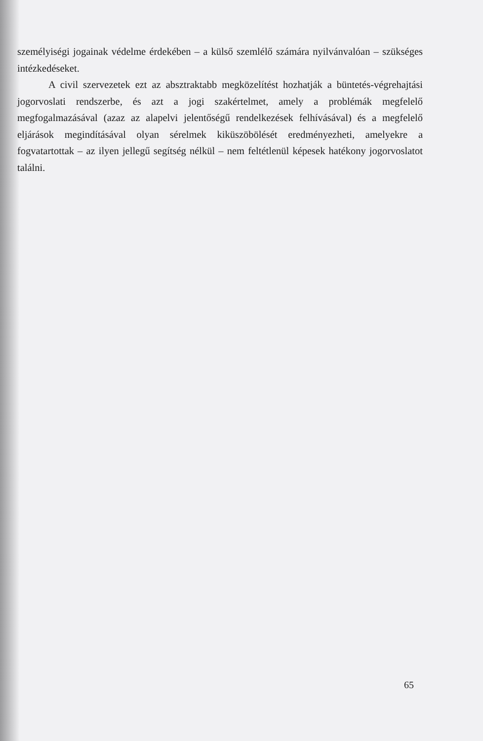személyiségi jogainak védelme érdekében – a külső szemlélő számára nyilvánvalóan – szükséges intézkedéseket.
A civil szervezetek ezt az absztraktabb megközelítést hozhatják a büntetés-végrehajtási jogorvoslati rendszerbe, és azt a jogi szakértelmet, amely a problémák megfelelő megfogalmazásával (azaz az alapelvi jelentőségű rendelkezések felhívásával) és a megfelelő eljárások megindításával olyan sérelmek kiküszöbölését eredményezheti, amelyekre a fogvatartottak – az ilyen jellegű segítség nélkül – nem feltétlenül képesek hatékony jogorvoslatot találni.
65